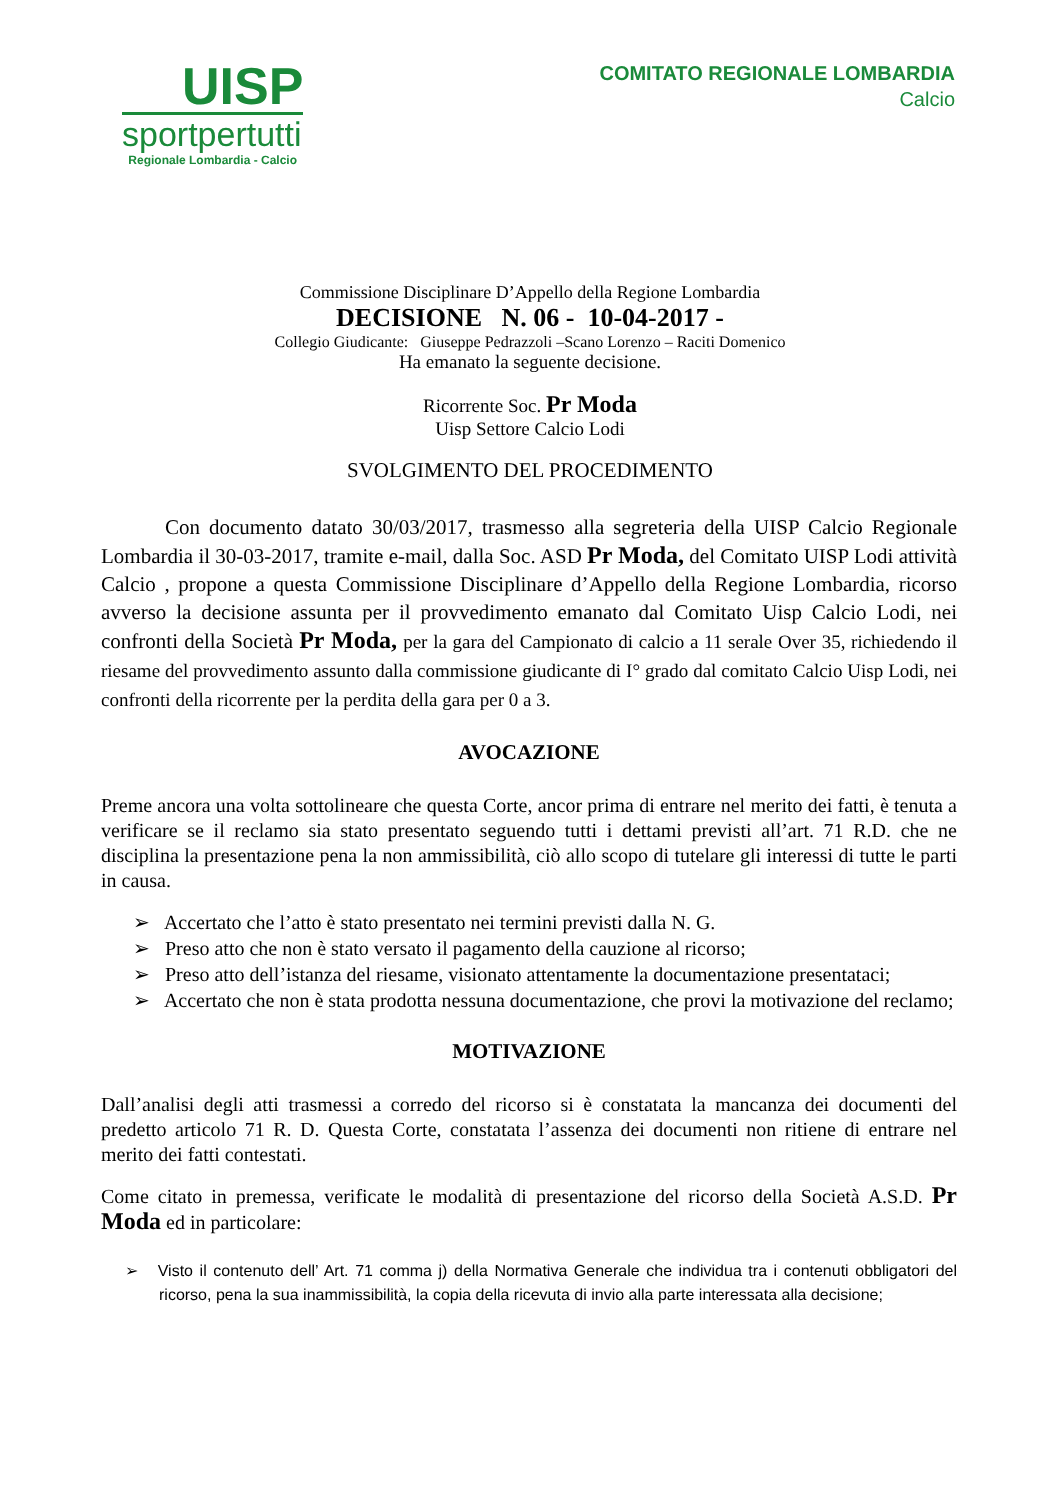UISP
sportpertutti
Regionale Lombardia - Calcio
COMITATO REGIONALE LOMBARDIA
Calcio
Commissione Disciplinare D’Appello della Regione Lombardia
DECISIONE N. 06 - 10-04-2017 -
Collegio Giudicante: Giuseppe Pedrazzoli –Scano Lorenzo – Raciti Domenico
Ha emanato la seguente decisione.
Ricorrente Soc. Pr Moda
Uisp Settore Calcio Lodi
SVOLGIMENTO DEL PROCEDIMENTO
Con documento datato 30/03/2017, trasmesso alla segreteria della UISP Calcio Regionale Lombardia il 30-03-2017, tramite e-mail, dalla Soc. ASD Pr Moda, del Comitato UISP Lodi attività Calcio , propone a questa Commissione Disciplinare d’Appello della Regione Lombardia, ricorso avverso la decisione assunta per il provvedimento emanato dal Comitato Uisp Calcio Lodi, nei confronti della Società Pr Moda, per la gara del Campionato di calcio a 11 serale Over 35, richiedendo il riesame del provvedimento assunto dalla commissione giudicante di I° grado dal comitato Calcio Uisp Lodi, nei confronti della ricorrente per la perdita della gara per 0 a 3.
AVOCAZIONE
Preme ancora una volta sottolineare che questa Corte, ancor prima di entrare nel merito dei fatti, è tenuta a verificare se il reclamo sia stato presentato seguendo tutti i dettami previsti all’art. 71 R.D. che ne disciplina la presentazione pena la non ammissibilità, ciò allo scopo di tutelare gli interessi di tutte le parti in causa.
➢ Accertato che l’atto è stato presentato nei termini previsti dalla N. G.
➢ Preso atto che non è stato versato il pagamento della cauzione al ricorso;
➢ Preso atto dell’istanza del riesame, visionato attentamente la documentazione presentataci;
➢ Accertato che non è stata prodotta nessuna documentazione, che provi la motivazione del reclamo;
MOTIVAZIONE
Dall’analisi degli atti trasmessi a corredo del ricorso si è constatata la mancanza dei documenti del predetto articolo 71 R. D. Questa Corte, constatata l’assenza dei documenti non ritiene di entrare nel merito dei fatti contestati.
Come citato in premessa, verificate le modalità di presentazione del ricorso della Società A.S.D. Pr Moda ed in particolare:
➢ Visto il contenuto dell’ Art. 71 comma j) della Normativa Generale che individua tra i contenuti obbligatori del ricorso, pena la sua inammissibilità, la copia della ricevuta di invio alla parte interessata alla decisione;